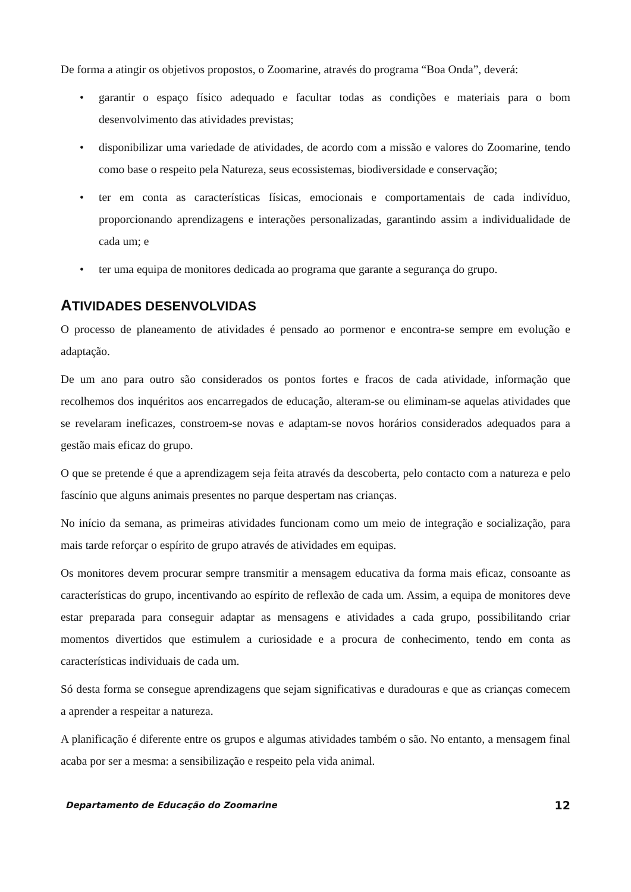De forma a atingir os objetivos propostos, o Zoomarine, através do programa “Boa Onda”, deverá:
• garantir o espaço físico adequado e facultar todas as condições e materiais para o bom desenvolvimento das atividades previstas;
• disponibilizar uma variedade de atividades, de acordo com a missão e valores do Zoomarine, tendo como base o respeito pela Natureza, seus ecossistemas, biodiversidade e conservação;
• ter em conta as características físicas, emocionais e comportamentais de cada indivíduo, proporcionando aprendizagens e interações personalizadas, garantindo assim a individualidade de cada um; e
• ter uma equipa de monitores dedicada ao programa que garante a segurança do grupo.
ATIVIDADES DESENVOLVIDAS
O processo de planeamento de atividades é pensado ao pormenor e encontra-se sempre em evolução e adaptação.
De um ano para outro são considerados os pontos fortes e fracos de cada atividade, informação que recolhemos dos inquéritos aos encarregados de educação, alteram-se ou eliminam-se aquelas atividades que se revelaram ineficazes, constroem-se novas e adaptam-se novos horários considerados adequados para a gestão mais eficaz do grupo.
O que se pretende é que a aprendizagem seja feita através da descoberta, pelo contacto com a natureza e pelo fascínio que alguns animais presentes no parque despertam nas crianças.
No início da semana, as primeiras atividades funcionam como um meio de integração e socialização, para mais tarde reforçar o espírito de grupo através de atividades em equipas.
Os monitores devem procurar sempre transmitir a mensagem educativa da forma mais eficaz, consoante as características do grupo, incentivando ao espírito de reflexão de cada um. Assim, a equipa de monitores deve estar preparada para conseguir adaptar as mensagens e atividades a cada grupo, possibilitando criar momentos divertidos que estimulem a curiosidade e a procura de conhecimento, tendo em conta as características individuais de cada um.
Só desta forma se consegue aprendizagens que sejam significativas e duradouras e que as crianças comecem a aprender a respeitar a natureza.
A planificação é diferente entre os grupos e algumas atividades também o são. No entanto, a mensagem final acaba por ser a mesma: a sensibilização e respeito pela vida animal.
Departamento de Educação do Zoomarine 12